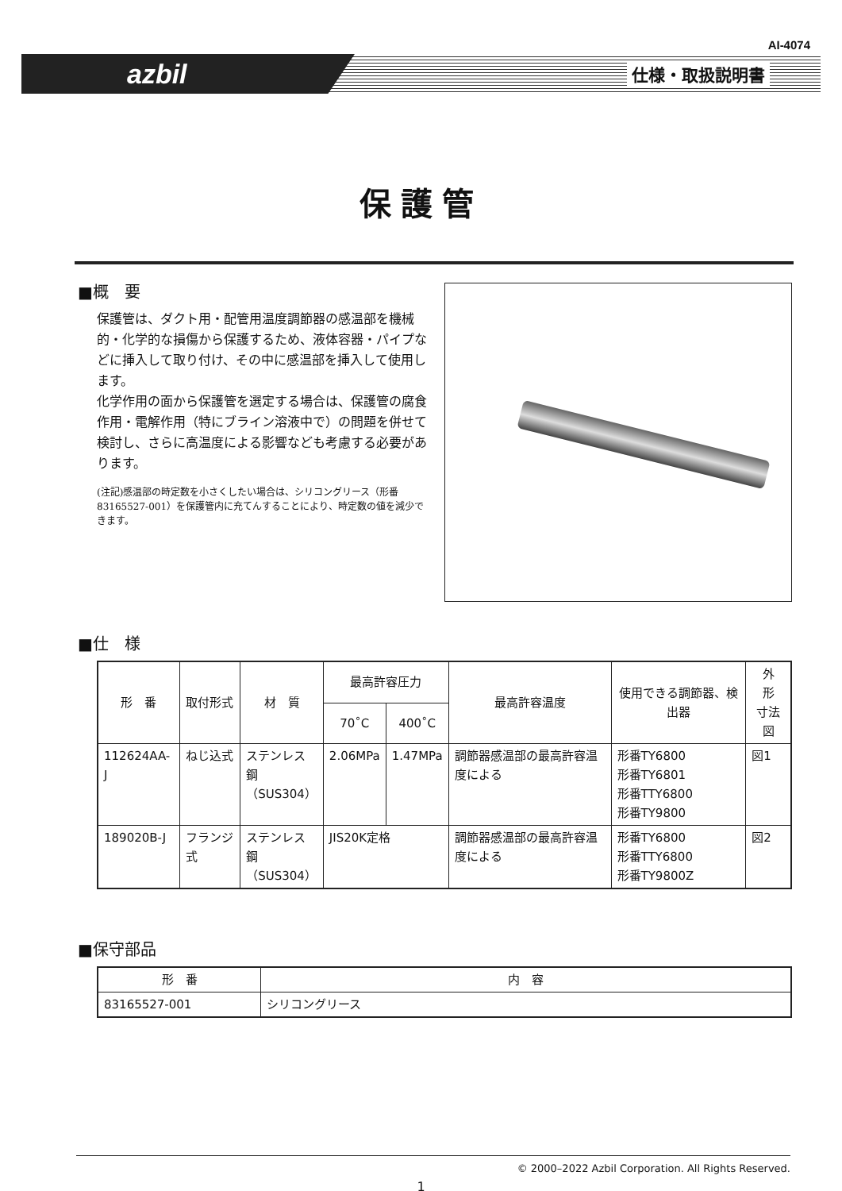AI-4074
azbil 仕様・取扱説明書
保護管
■概　要
保護管は、ダクト用・配管用温度調節器の感温部を機械的・化学的な損傷から保護するため、液体容器・パイプなどに挿入して取り付け、その中に感温部を挿入して使用します。
化学作用の面から保護管を選定する場合は、保護管の腐食作用・電解作用（特にブライン溶液中で）の問題を併せて検討し、さらに高温度による影響なども考慮する必要があります。
(注記)感温部の時定数を小さくしたい場合は、シリコングリース（形番83165527-001）を保護管内に充てんすることにより、時定数の値を減少できます。
■仕　様
| 形 番 | 取付形式 | 材 質 | 最高許容圧力 | | 最高許容温度 | 使用できる調節器、検出器 | 外 形 寸法図 |
| --- | --- | --- | --- | --- | --- | --- | --- |
| | | | 70˚C | 400˚C | | | |
| 112624AA-J | ねじ込式 | ステンレス鋼 （SUS304） | 2.06MPa | 1.47MPa | 調節器感温部の最高許容温度による | 形番TY6800 形番TY6801 形番TTY6800 形番TY9800 | 図1 |
| 189020B-J | フランジ式 | ステンレス鋼 （SUS304） | JIS20K定格 | | 調節器感温部の最高許容温度による | 形番TY6800 形番TTY6800 形番TY9800Z | 図2 |
■保守部品
| 形 番 | 内 容 |
| --- | --- |
| 83165527-001 | シリコングリース |
© 2000–2022 Azbil Corporation. All Rights Reserved.
1